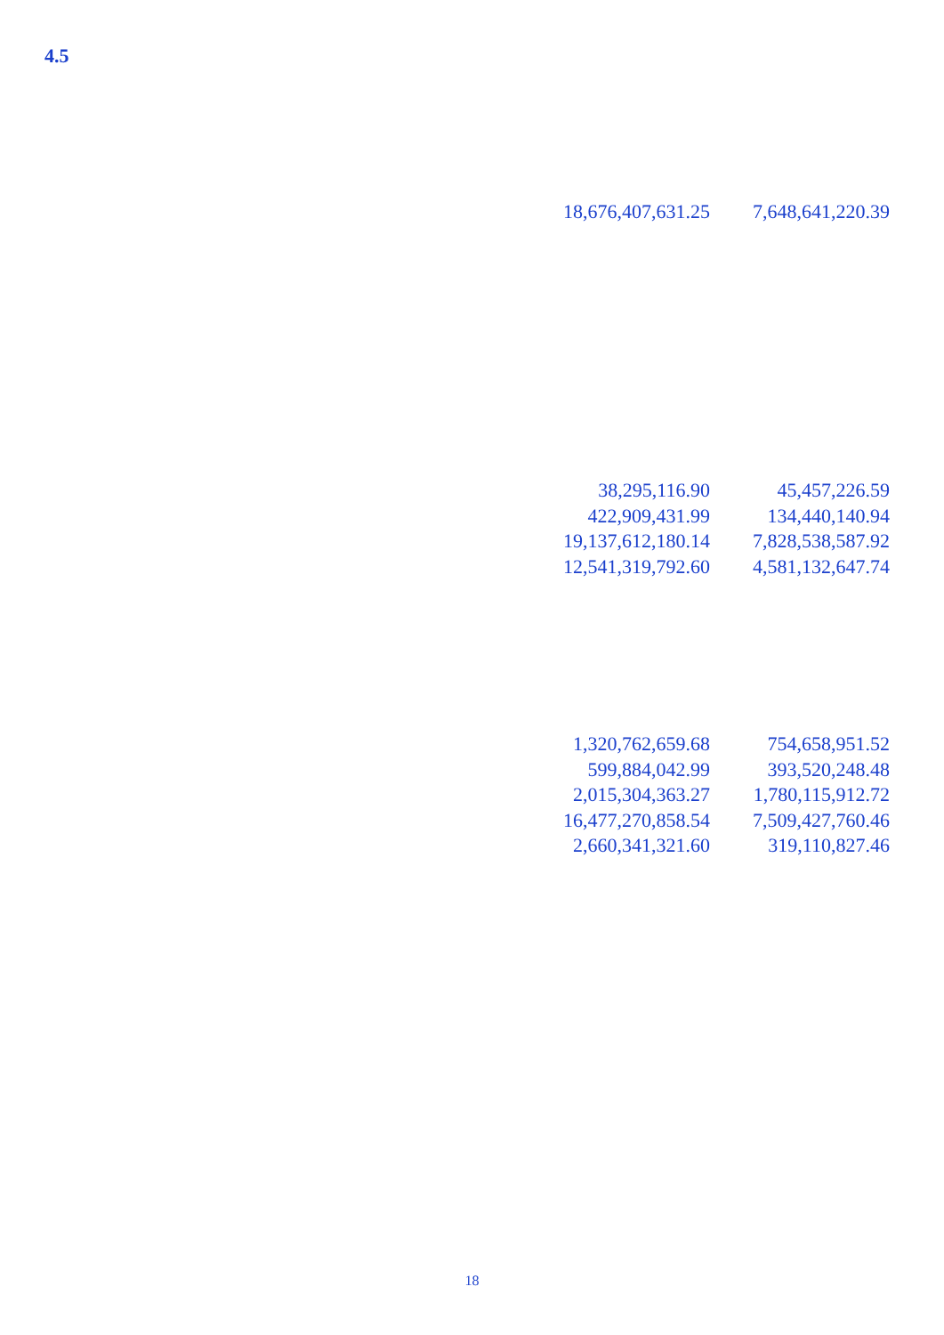4.5
| 18,676,407,631.25 | 7,648,641,220.39 |
| 38,295,116.90 | 45,457,226.59 |
| 422,909,431.99 | 134,440,140.94 |
| 19,137,612,180.14 | 7,828,538,587.92 |
| 12,541,319,792.60 | 4,581,132,647.74 |
| 1,320,762,659.68 | 754,658,951.52 |
| 599,884,042.99 | 393,520,248.48 |
| 2,015,304,363.27 | 1,780,115,912.72 |
| 16,477,270,858.54 | 7,509,427,760.46 |
| 2,660,341,321.60 | 319,110,827.46 |
18